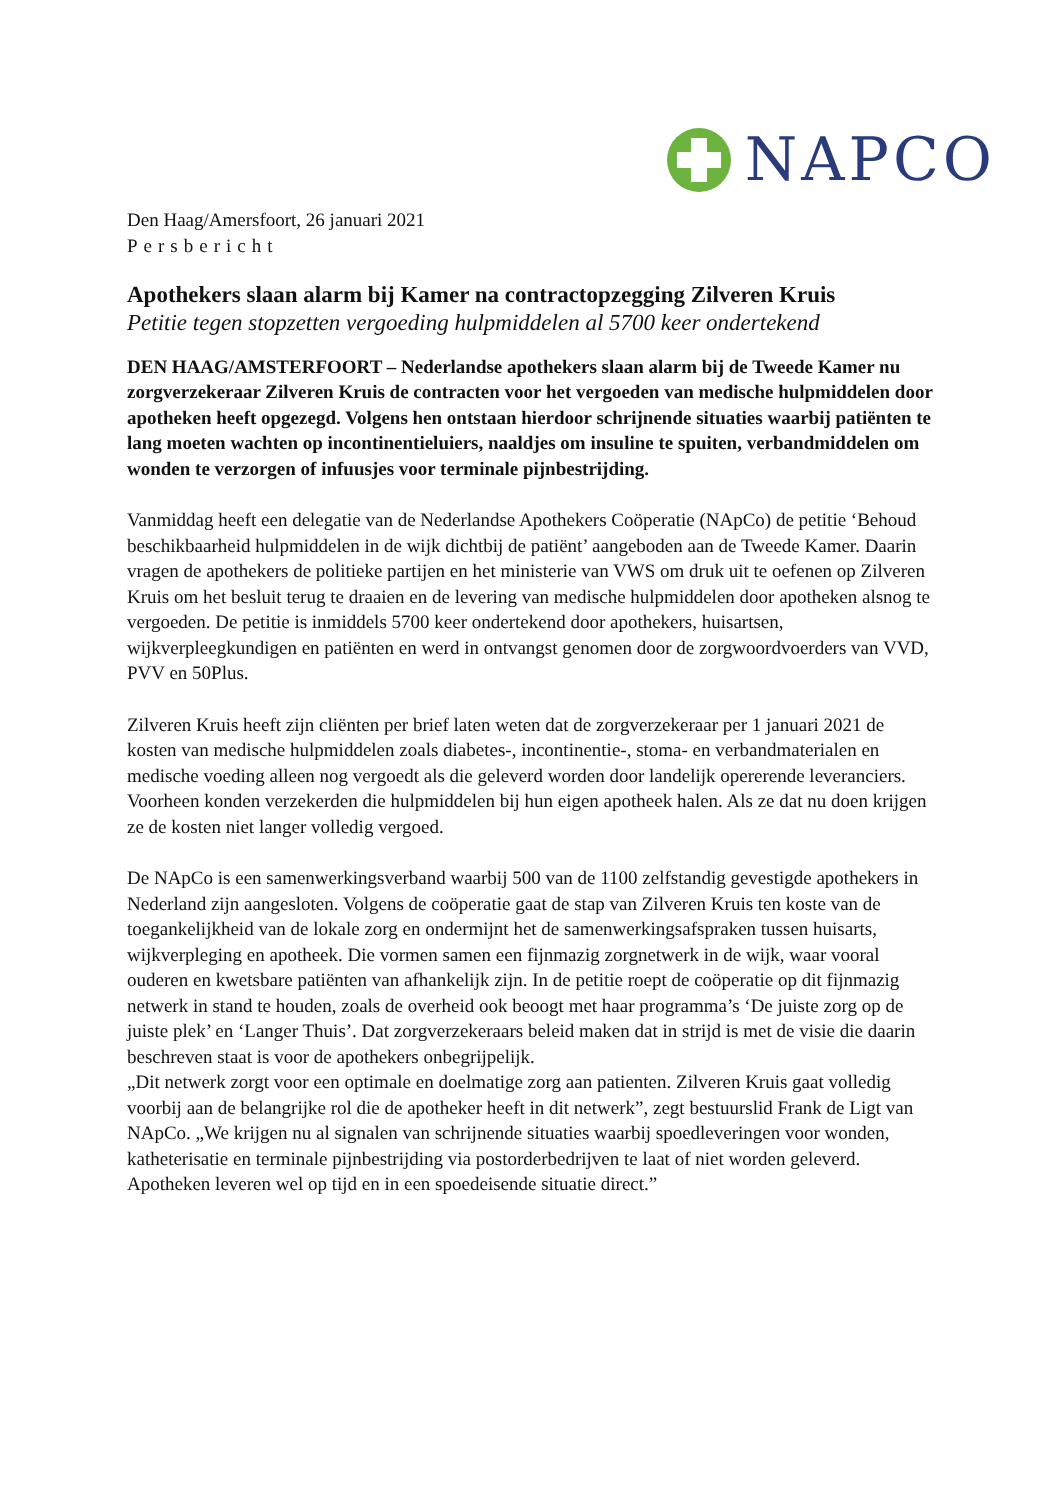NAPCO
Den Haag/Amersfoort, 26 januari 2021
Persbericht
Apothekers slaan alarm bij Kamer na contractopzegging Zilveren Kruis
Petitie tegen stopzetten vergoeding hulpmiddelen al 5700 keer ondertekend
DEN HAAG/AMSTERFOORT – Nederlandse apothekers slaan alarm bij de Tweede Kamer nu zorgverzekeraar Zilveren Kruis de contracten voor het vergoeden van medische hulpmiddelen door apotheken heeft opgezegd. Volgens hen ontstaan hierdoor schrijnende situaties waarbij patiënten te lang moeten wachten op incontinentieluiers, naaldjes om insuline te spuiten, verbandmiddelen om wonden te verzorgen of infuusjes voor terminale pijnbestrijding.
Vanmiddag heeft een delegatie van de Nederlandse Apothekers Coöperatie (NApCo) de petitie ‘Behoud beschikbaarheid hulpmiddelen in de wijk dichtbij de patiënt’ aangeboden aan de Tweede Kamer. Daarin vragen de apothekers de politieke partijen en het ministerie van VWS om druk uit te oefenen op Zilveren Kruis om het besluit terug te draaien en de levering van medische hulpmiddelen door apotheken alsnog te vergoeden. De petitie is inmiddels 5700 keer ondertekend door apothekers, huisartsen, wijkverpleegkundigen en patiënten en werd in ontvangst genomen door de zorgwoordvoerders van VVD, PVV en 50Plus.
Zilveren Kruis heeft zijn cliënten per brief laten weten dat de zorgverzekeraar per 1 januari 2021 de kosten van medische hulpmiddelen zoals diabetes-, incontinentie-, stoma- en verbandmaterialen en medische voeding alleen nog vergoedt als die geleverd worden door landelijk opererende leveranciers. Voorheen konden verzekerden die hulpmiddelen bij hun eigen apotheek halen. Als ze dat nu doen krijgen ze de kosten niet langer volledig vergoed.
De NApCo is een samenwerkingsverband waarbij 500 van de 1100 zelfstandig gevestigde apothekers in Nederland zijn aangesloten. Volgens de coöperatie gaat de stap van Zilveren Kruis ten koste van de toegankelijkheid van de lokale zorg en ondermijnt het de samenwerkingsafspraken tussen huisarts, wijkverpleging en apotheek. Die vormen samen een fijnmazig zorgnetwerk in de wijk, waar vooral ouderen en kwetsbare patiënten van afhankelijk zijn. In de petitie roept de coöperatie op dit fijnmazig netwerk in stand te houden, zoals de overheid ook beoogt met haar programma’s ‘De juiste zorg op de juiste plek’ en ‘Langer Thuis’. Dat zorgverzekeraars beleid maken dat in strijd is met de visie die daarin beschreven staat is voor de apothekers onbegrijpelijk.
„Dit netwerk zorgt voor een optimale en doelmatige zorg aan patienten. Zilveren Kruis gaat volledig voorbij aan de belangrijke rol die de apotheker heeft in dit netwerk”, zegt bestuurslid Frank de Ligt van NApCo. „We krijgen nu al signalen van schrijnende situaties waarbij spoedleveringen voor wonden, katheterisatie en terminale pijnbestrijding via postorderbedrijven te laat of niet worden geleverd. Apotheken leveren wel op tijd en in een spoedeisende situatie direct.”